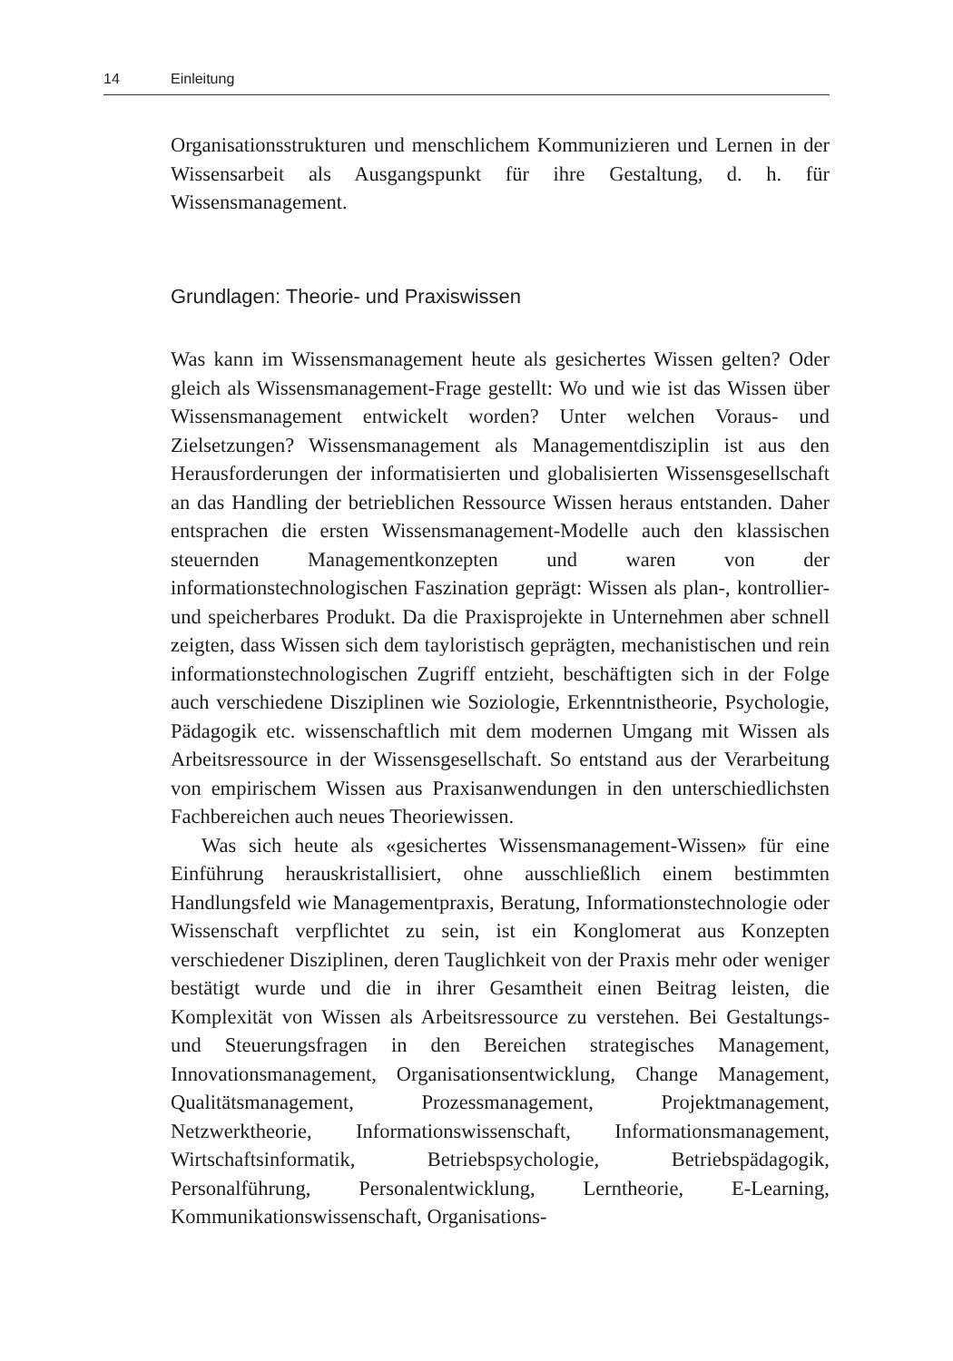14 Einleitung
Organisationsstrukturen und menschlichem Kommunizieren und Lernen in der Wissensarbeit als Ausgangspunkt für ihre Gestaltung, d. h. für Wissensmanagement.
Grundlagen: Theorie- und Praxiswissen
Was kann im Wissensmanagement heute als gesichertes Wissen gelten? Oder gleich als Wissensmanagement-Frage gestellt: Wo und wie ist das Wissen über Wissensmanagement entwickelt worden? Unter welchen Voraus- und Zielsetzungen? Wissensmanagement als Managementdisziplin ist aus den Herausforderungen der informatisierten und globalisierten Wissensgesellschaft an das Handling der betrieblichen Ressource Wissen heraus entstanden. Daher entsprachen die ersten Wissensmanagement-Modelle auch den klassischen steuernden Managementkonzepten und waren von der informationstechnologischen Faszination geprägt: Wissen als plan-, kontrollier- und speicherbares Produkt. Da die Praxisprojekte in Unternehmen aber schnell zeigten, dass Wissen sich dem tayloristisch geprägten, mechanistischen und rein informationstechnologischen Zugriff entzieht, beschäftigten sich in der Folge auch verschiedene Disziplinen wie Soziologie, Erkenntnistheorie, Psychologie, Pädagogik etc. wissenschaftlich mit dem modernen Umgang mit Wissen als Arbeitsressource in der Wissensgesellschaft. So entstand aus der Verarbeitung von empirischem Wissen aus Praxisanwendungen in den unterschiedlichsten Fachbereichen auch neues Theoriewissen.
Was sich heute als «gesichertes Wissensmanagement-Wissen» für eine Einführung herauskristallisiert, ohne ausschließlich einem bestimmten Handlungsfeld wie Managementpraxis, Beratung, Informationstechnologie oder Wissenschaft verpflichtet zu sein, ist ein Konglomerat aus Konzepten verschiedener Disziplinen, deren Tauglichkeit von der Praxis mehr oder weniger bestätigt wurde und die in ihrer Gesamtheit einen Beitrag leisten, die Komplexität von Wissen als Arbeitsressource zu verstehen. Bei Gestaltungs- und Steuerungsfragen in den Bereichen strategisches Management, Innovationsmanagement, Organisationsentwicklung, Change Management, Qualitätsmanagement, Prozessmanagement, Projektmanagement, Netzwerktheorie, Informationswissenschaft, Informationsmanagement, Wirtschaftsinformatik, Betriebspsychologie, Betriebspädagogik, Personalführung, Personalentwicklung, Lerntheorie, E-Learning, Kommunikationswissenschaft, Organisations-